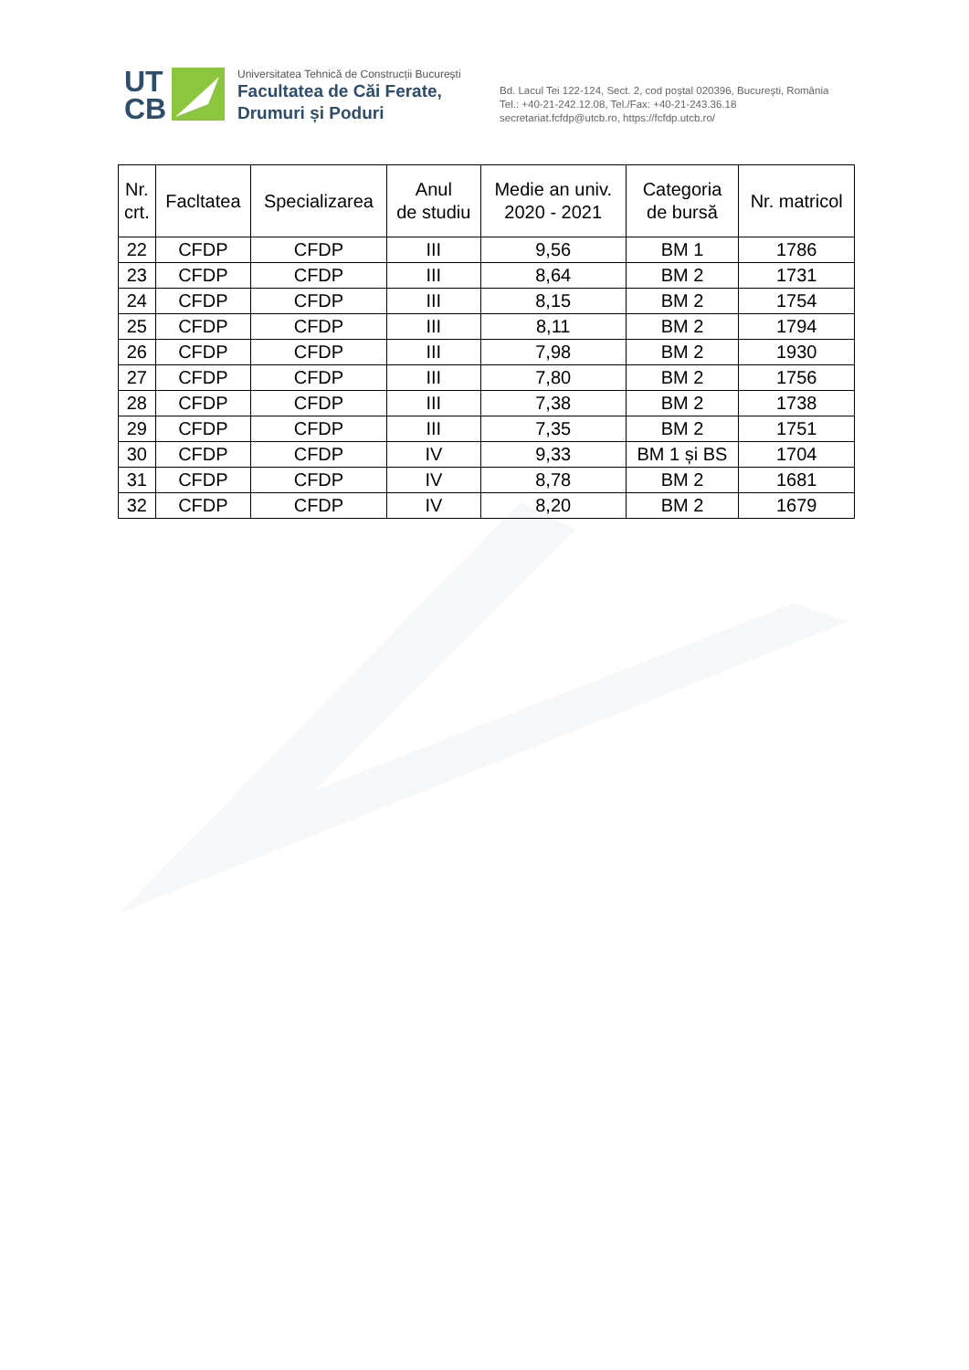UT
CB
Universitatea Tehnică de Construcții București
Facultatea de Căi Ferate,
Drumuri și Poduri
Bd. Lacul Tei 122-124, Sect. 2, cod poștal 020396, București, România
Tel.: +40-21-242.12.08, Tel./Fax: +40-21-243.36.18
secretariat.fcfdp@utcb.ro, https://fcfdp.utcb.ro/
| Nr. crt. | Facltatea | Specializarea | Anul de studiu | Medie an univ. 2020 - 2021 | Categoria de bursă | Nr. matricol |
| --- | --- | --- | --- | --- | --- | --- |
| 22 | CFDP | CFDP | III | 9,56 | BM 1 | 1786 |
| 23 | CFDP | CFDP | III | 8,64 | BM 2 | 1731 |
| 24 | CFDP | CFDP | III | 8,15 | BM 2 | 1754 |
| 25 | CFDP | CFDP | III | 8,11 | BM 2 | 1794 |
| 26 | CFDP | CFDP | III | 7,98 | BM 2 | 1930 |
| 27 | CFDP | CFDP | III | 7,80 | BM 2 | 1756 |
| 28 | CFDP | CFDP | III | 7,38 | BM 2 | 1738 |
| 29 | CFDP | CFDP | III | 7,35 | BM 2 | 1751 |
| 30 | CFDP | CFDP | IV | 9,33 | BM 1 și BS | 1704 |
| 31 | CFDP | CFDP | IV | 8,78 | BM 2 | 1681 |
| 32 | CFDP | CFDP | IV | 8,20 | BM 2 | 1679 |